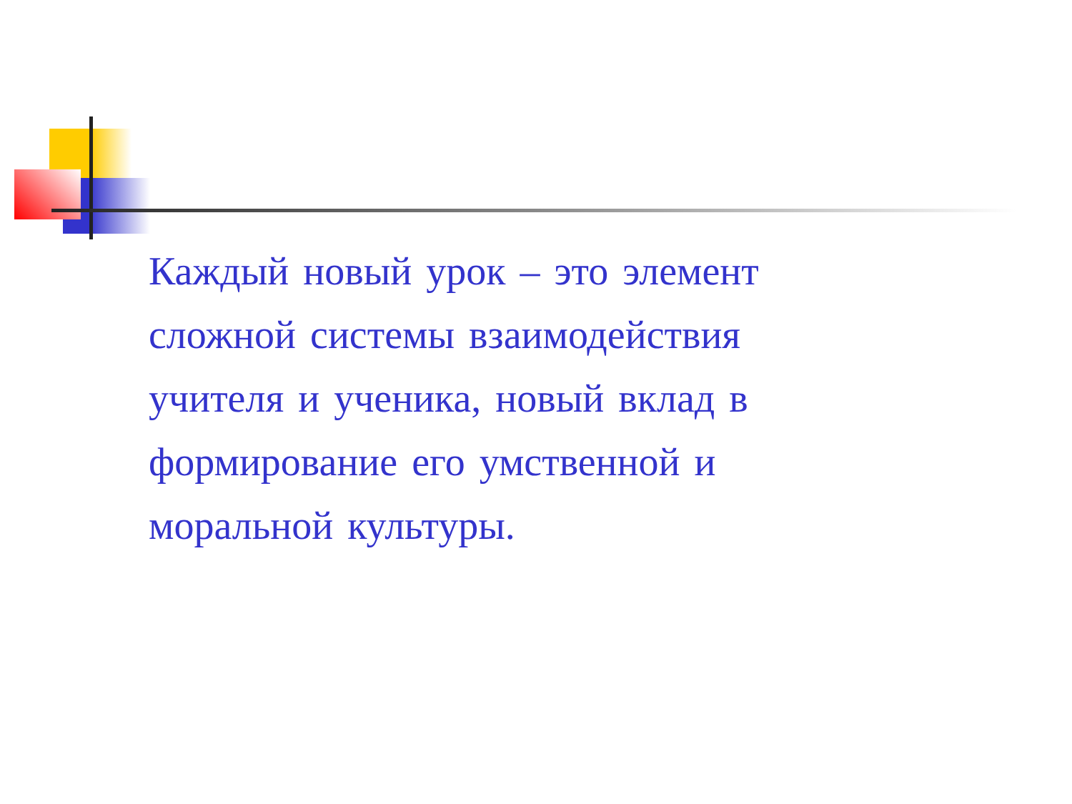Каждый новый урок – это элемент сложной системы взаимодействия учителя и ученика, новый вклад в формирование его умственной и моральной культуры.